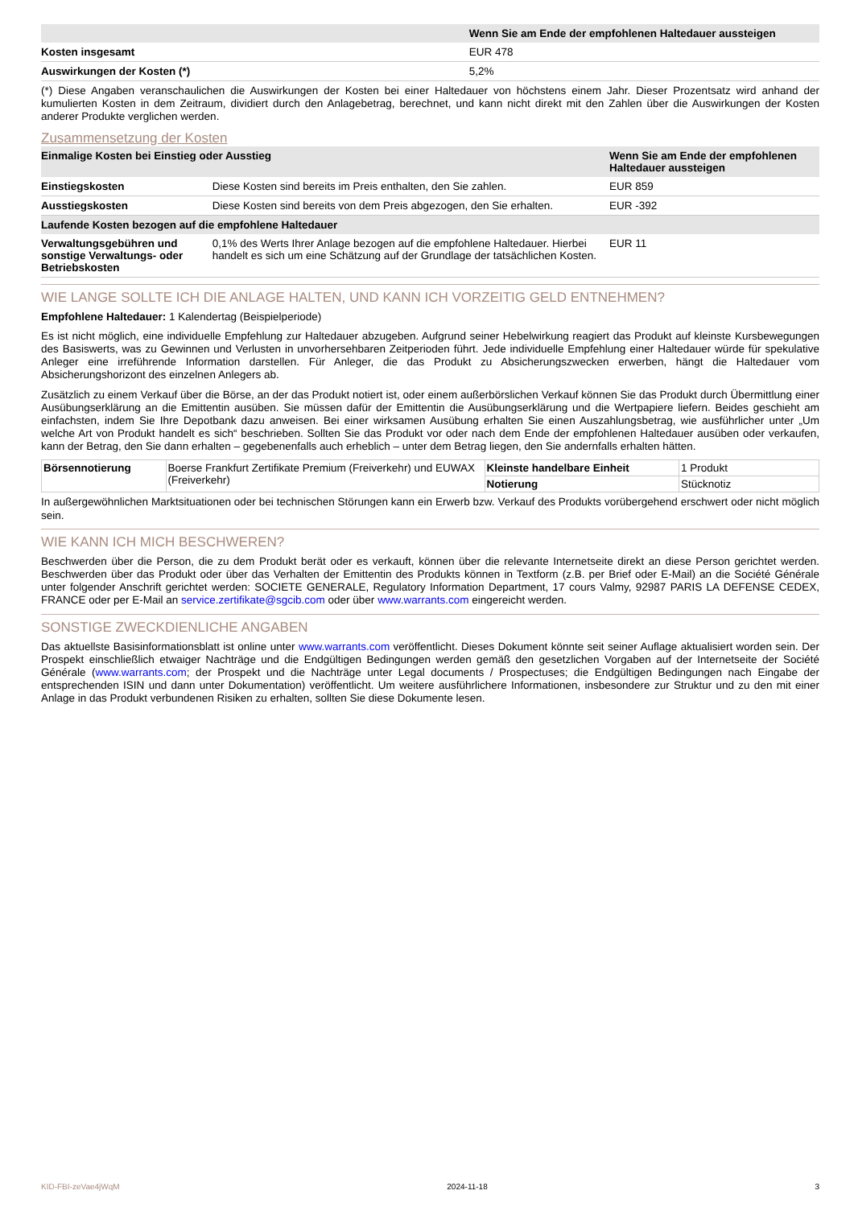| | Wenn Sie am Ende der empfohlenen Haltedauer aussteigen |
| --- | --- |
| Kosten insgesamt | EUR 478 |
| Auswirkungen der Kosten (*) | 5,2% |
(*) Diese Angaben veranschaulichen die Auswirkungen der Kosten bei einer Haltedauer von höchstens einem Jahr. Dieser Prozentsatz wird anhand der kumulierten Kosten in dem Zeitraum, dividiert durch den Anlagebetrag, berechnet, und kann nicht direkt mit den Zahlen über die Auswirkungen der Kosten anderer Produkte verglichen werden.
Zusammensetzung der Kosten
| Einmalige Kosten bei Einstieg oder Ausstieg | | Wenn Sie am Ende der empfohlenen Haltedauer aussteigen |
| --- | --- | --- |
| Einstiegskosten | Diese Kosten sind bereits im Preis enthalten, den Sie zahlen. | EUR 859 |
| Ausstiegskosten | Diese Kosten sind bereits von dem Preis abgezogen, den Sie erhalten. | EUR -392 |
| Laufende Kosten bezogen auf die empfohlene Haltedauer | | |
| Verwaltungsgebühren und sonstige Verwaltungs- oder Betriebskosten | 0,1% des Werts Ihrer Anlage bezogen auf die empfohlene Haltedauer. Hierbei handelt es sich um eine Schätzung auf der Grundlage der tatsächlichen Kosten. | EUR 11 |
WIE LANGE SOLLTE ICH DIE ANLAGE HALTEN, UND KANN ICH VORZEITIG GELD ENTNEHMEN?
Empfohlene Haltedauer: 1 Kalendertag (Beispielperiode)
Es ist nicht möglich, eine individuelle Empfehlung zur Haltedauer abzugeben. Aufgrund seiner Hebelwirkung reagiert das Produkt auf kleinste Kursbewegungen des Basiswerts, was zu Gewinnen und Verlusten in unvorhersehbaren Zeitperioden führt. Jede individuelle Empfehlung einer Haltedauer würde für spekulative Anleger eine irreführende Information darstellen. Für Anleger, die das Produkt zu Absicherungszwecken erwerben, hängt die Haltedauer vom Absicherungshorizont des einzelnen Anlegers ab.
Zusätzlich zu einem Verkauf über die Börse, an der das Produkt notiert ist, oder einem außerbörslichen Verkauf können Sie das Produkt durch Übermittlung einer Ausübungserklärung an die Emittentin ausüben. Sie müssen dafür der Emittentin die Ausübungserklärung und die Wertpapiere liefern. Beides geschieht am einfachsten, indem Sie Ihre Depotbank dazu anweisen. Bei einer wirksamen Ausübung erhalten Sie einen Auszahlungsbetrag, wie ausführlicher unter „Um welche Art von Produkt handelt es sich“ beschrieben. Sollten Sie das Produkt vor oder nach dem Ende der empfohlenen Haltedauer ausüben oder verkaufen, kann der Betrag, den Sie dann erhalten – gegebenenfalls auch erheblich – unter dem Betrag liegen, den Sie andernfalls erhalten hätten.
| Börsennotierung | Boerse Frankfurt Zertifikate Premium (Freiverkehr) und EUWAX (Freiverkehr) | Kleinste handelbare Einheit | 1 Produkt |
| | | Notierung | Stücknotiz |
In außergewöhnlichen Marktsituationen oder bei technischen Störungen kann ein Erwerb bzw. Verkauf des Produkts vorübergehend erschwert oder nicht möglich sein.
WIE KANN ICH MICH BESCHWEREN?
Beschwerden über die Person, die zu dem Produkt berät oder es verkauft, können über die relevante Internetseite direkt an diese Person gerichtet werden. Beschwerden über das Produkt oder über das Verhalten der Emittentin des Produkts können in Textform (z.B. per Brief oder E-Mail) an die Société Générale unter folgender Anschrift gerichtet werden: SOCIETE GENERALE, Regulatory Information Department, 17 cours Valmy, 92987 PARIS LA DEFENSE CEDEX, FRANCE oder per E-Mail an service.zertifikate@sgcib.com oder über www.warrants.com eingereicht werden.
SONSTIGE ZWECKDIENLICHE ANGABEN
Das aktuellste Basisinformationsblatt ist online unter www.warrants.com veröffentlicht. Dieses Dokument könnte seit seiner Auflage aktualisiert worden sein. Der Prospekt einschließlich etwaiger Nachträge und die Endgültigen Bedingungen werden gemäß den gesetzlichen Vorgaben auf der Internetseite der Société Générale (www.warrants.com; der Prospekt und die Nachträge unter Legal documents / Prospectuses; die Endgültigen Bedingungen nach Eingabe der entsprechenden ISIN und dann unter Dokumentation) veröffentlicht. Um weitere ausführlichere Informationen, insbesondere zur Struktur und zu den mit einer Anlage in das Produkt verbundenen Risiken zu erhalten, sollten Sie diese Dokumente lesen.
KID-FBI-zeVae4jWqM 2024-11-18 3